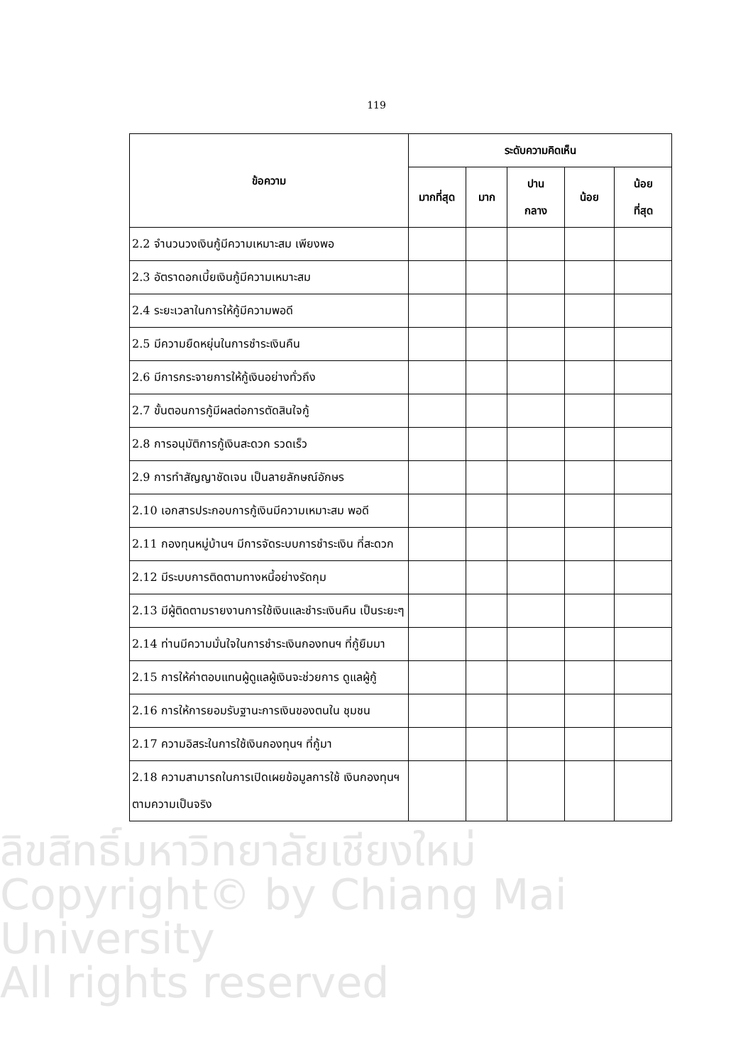119
| ข้อความ | ระดับความคิดเห็น | | | | |
| --- | --- | --- | --- | --- | --- |
| | มากที่สุด | มาก | ปาน กลาง | น้อย | น้อย ที่สุด |
| 2.2 จำนวนวงเงินกู้มีความเหมาะสม เพียงพอ | | | | | |
| 2.3 อัตราดอกเบี้ยเงินกู้มีความเหมาะสม | | | | | |
| 2.4 ระยะเวลาในการให้กู้มีความพอดี | | | | | |
| 2.5 มีความยืดหยุ่นในการชำระเงินคืน | | | | | |
| 2.6 มีการกระจายการให้กู้เงินอย่างทั่วถึง | | | | | |
| 2.7 ขั้นตอนการกู้มีผลต่อการตัดสินใจกู้ | | | | | |
| 2.8 การอนุมัติการกู้เงินสะดวก รวดเร็ว | | | | | |
| 2.9 การทำสัญญาชัดเจน เป็นลายลักษณ์อักษร | | | | | |
| 2.10 เอกสารประกอบการกู้เงินมีความเหมาะสม พอดี | | | | | |
| 2.11 กองทุนหมู่บ้านฯ มีการจัดระบบการชำระเงิน ที่สะดวก | | | | | |
| 2.12 มีระบบการติดตามทางหนี้อย่างรัดกุม | | | | | |
| 2.13 มีผู้ติดตามรายงานการใช้เงินและชำระเงินคืน เป็นระยะๆ | | | | | |
| 2.14 ท่านมีความมั่นใจในการชำระเงินกองทนฯ ที่กู้ยืมมา | | | | | |
| 2.15 การให้ค่าตอบแทนผู้ดูแลผู้เงินจะช่วยการ ดูแลผู้กู้ | | | | | |
| 2.16 การให้การยอมรับฐานะการเงินของตนใน ชุมชน | | | | | |
| 2.17 ความอิสระในการใช้เงินกองทุนฯ ที่กู้มา | | | | | |
| 2.18 ความสามารถในการเปิดเผยข้อมูลการใช้ เงินกองทุนฯ ตามความเป็นจริง | | | | | |
ลิขสิทธิ์มหาวิทยาลัยเชียงใหม่
Copyright© by Chiang Mai University
All rights reserved